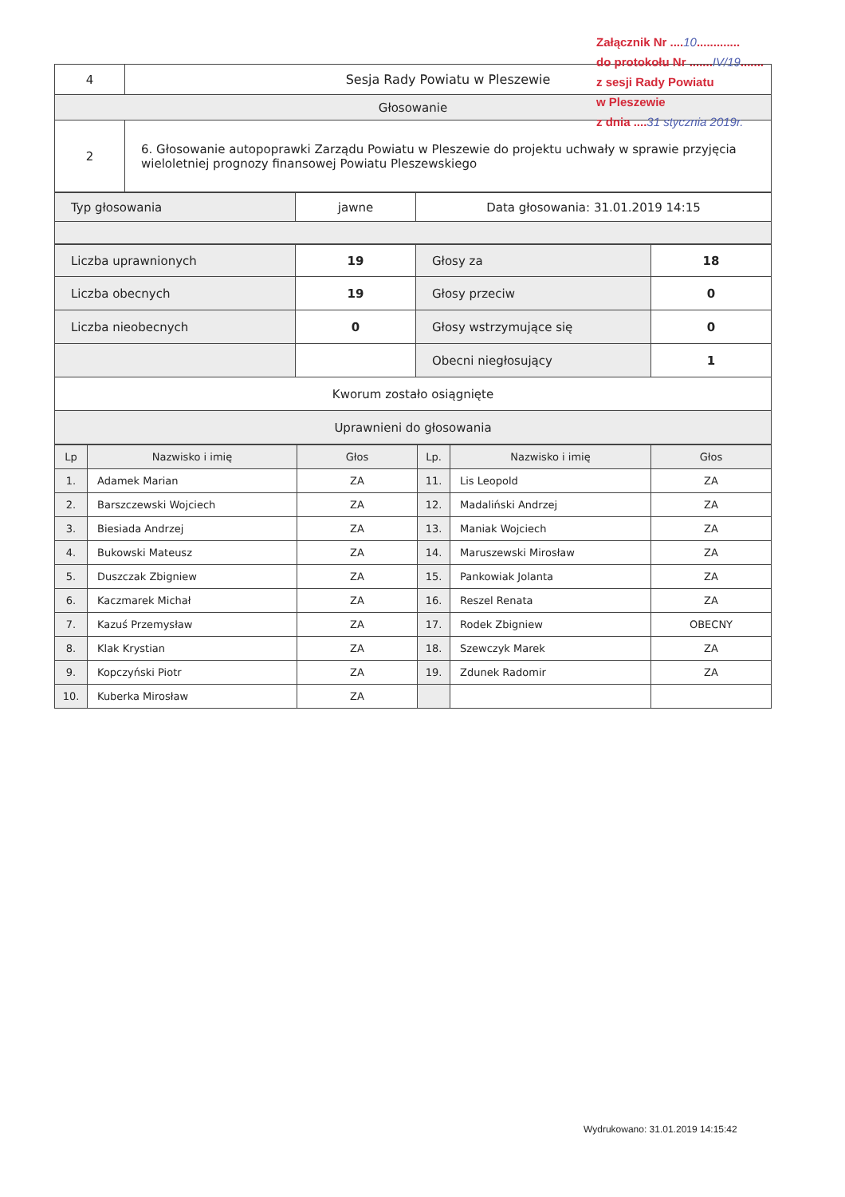Załącznik Nr ....10.............
do protokołu Nr .......IV/19.......
z sesji Rady Powiatu
w Pleszewie
z dnia ....31 stycznia 2019r.
| 4 | Sesja Rady Powiatu w Pleszewie |
| Głosowanie | |
| 2 | 6. Głosowanie autopoprawki Zarządu Powiatu w Pleszewie do projektu uchwały w sprawie przyjęcia wieloletniej prognozy finansowej Powiatu Pleszewskiego |
| Typ głosowania | jawne | Data głosowania: 31.01.2019 14:15 |
| Liczba uprawnionych | 19 | Głosy za | 18 |
| Liczba obecnych | 19 | Głosy przeciw | 0 |
| Liczba nieobecnych | 0 | Głosy wstrzymujące się | 0 |
| | | Obecni niegłosujący | 1 |
| Kworum zostało osiągnięte | | | |
| Uprawnieni do głosowania | | | |
| Lp | Nazwisko i imię | Głos | Lp. | Nazwisko i imię | Głos |
| --- | --- | --- | --- | --- | --- |
| 1. | Adamek Marian | ZA | 11. | Lis Leopold | ZA |
| 2. | Barszczewski Wojciech | ZA | 12. | Madaliński Andrzej | ZA |
| 3. | Biesiada Andrzej | ZA | 13. | Maniak Wojciech | ZA |
| 4. | Bukowski Mateusz | ZA | 14. | Maruszewski Mirosław | ZA |
| 5. | Duszczak Zbigniew | ZA | 15. | Pankowiak Jolanta | ZA |
| 6. | Kaczmarek Michał | ZA | 16. | Reszel Renata | ZA |
| 7. | Kazuś Przemysław | ZA | 17. | Rodek Zbigniew | OBECNY |
| 8. | Klak Krystian | ZA | 18. | Szewczyk Marek | ZA |
| 9. | Kopczyński Piotr | ZA | 19. | Zdunek Radomir | ZA |
| 10. | Kuberka Mirosław | ZA | | | |
Wydrukowano: 31.01.2019 14:15:42